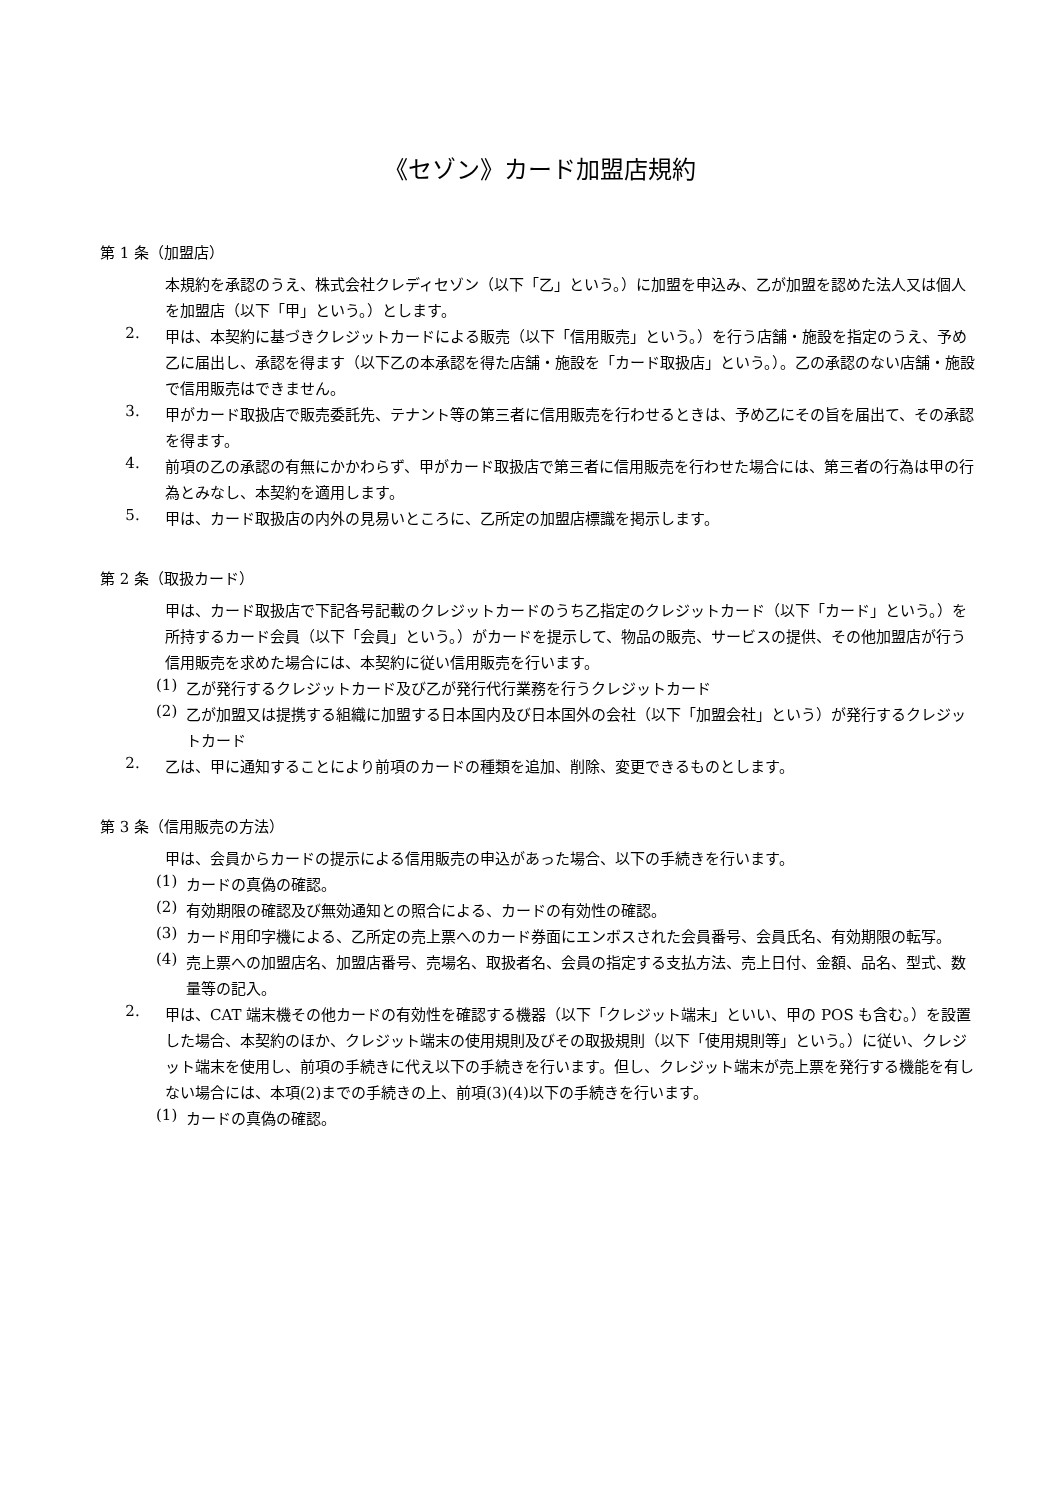《セゾン》カード加盟店規約
第 1 条（加盟店）
本規約を承認のうえ、株式会社クレディセゾン（以下「乙」という。）に加盟を申込み、乙が加盟を認めた法人又は個人を加盟店（以下「甲」という。）とします。
2.
甲は、本契約に基づきクレジットカードによる販売（以下「信用販売」という。）を行う店舗・施設を指定のうえ、予め乙に届出し、承認を得ます（以下乙の本承認を得た店舗・施設を「カード取扱店」という。）。乙の承認のない店舗・施設で信用販売はできません。
3.
甲がカード取扱店で販売委託先、テナント等の第三者に信用販売を行わせるときは、予め乙にその旨を届出て、その承認を得ます。
4.
前項の乙の承認の有無にかかわらず、甲がカード取扱店で第三者に信用販売を行わせた場合には、第三者の行為は甲の行為とみなし、本契約を適用します。
5.
甲は、カード取扱店の内外の見易いところに、乙所定の加盟店標識を掲示します。
第 2 条（取扱カード）
甲は、カード取扱店で下記各号記載のクレジットカードのうち乙指定のクレジットカード（以下「カード」という。）を所持するカード会員（以下「会員」という。）がカードを提示して、物品の販売、サービスの提供、その他加盟店が行う信用販売を求めた場合には、本契約に従い信用販売を行います。
(1)
乙が発行するクレジットカード及び乙が発行代行業務を行うクレジットカード
(2)
乙が加盟又は提携する組織に加盟する日本国内及び日本国外の会社（以下「加盟会社」という）が発行するクレジットカード
2.
乙は、甲に通知することにより前項のカードの種類を追加、削除、変更できるものとします。
第 3 条（信用販売の方法）
甲は、会員からカードの提示による信用販売の申込があった場合、以下の手続きを行います。
(1)
カードの真偽の確認。
(2)
有効期限の確認及び無効通知との照合による、カードの有効性の確認。
(3)
カード用印字機による、乙所定の売上票へのカード券面にエンボスされた会員番号、会員氏名、有効期限の転写。
(4)
売上票への加盟店名、加盟店番号、売場名、取扱者名、会員の指定する支払方法、売上日付、金額、品名、型式、数量等の記入。
2.
甲は、CAT 端末機その他カードの有効性を確認する機器（以下「クレジット端末」といい、甲の POS も含む。）を設置した場合、本契約のほか、クレジット端末の使用規則及びその取扱規則（以下「使用規則等」という。）に従い、クレジット端末を使用し、前項の手続きに代え以下の手続きを行います。但し、クレジット端末が売上票を発行する機能を有しない場合には、本項(2)までの手続きの上、前項(3)(4)以下の手続きを行います。
(1)
カードの真偽の確認。